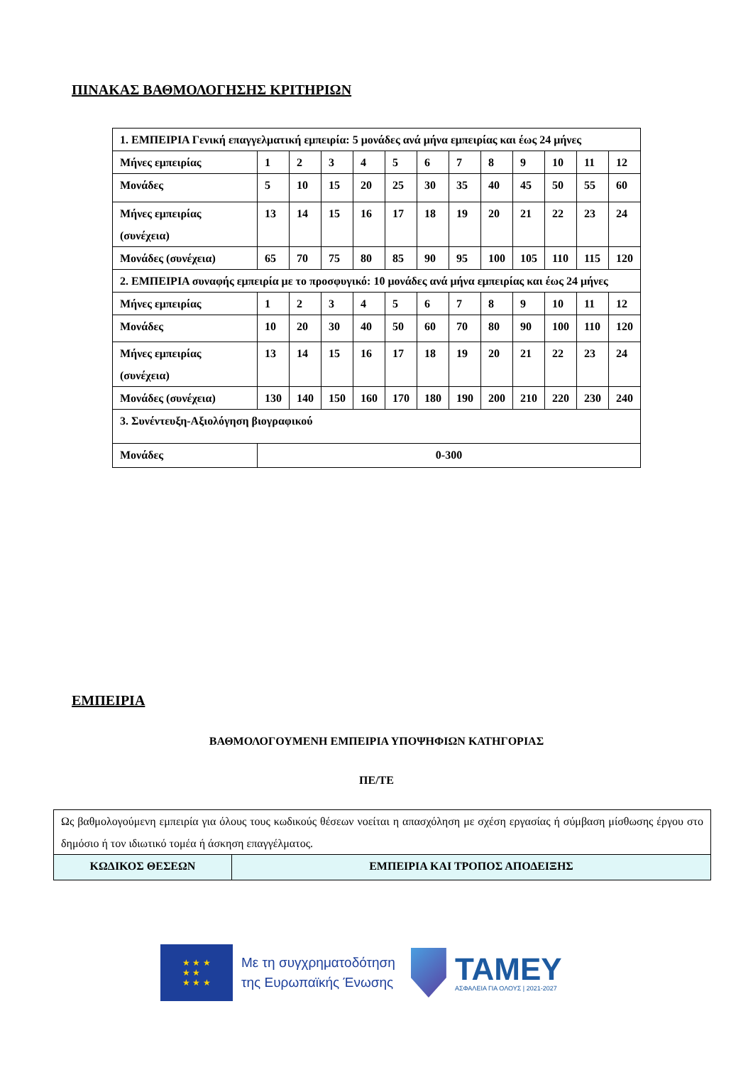ΠΙΝΑΚΑΣ ΒΑΘΜΟΛΟΓΗΣΗΣ ΚΡΙΤΗΡΙΩΝ
| 1. ΕΜΠΕΙΡΙΑ Γενική επαγγελματική εμπειρία: 5 μονάδες ανά μήνα εμπειρίας και έως 24 μήνες | | | | | | | | | | | | |
| Μήνες εμπειρίας | 1 | 2 | 3 | 4 | 5 | 6 | 7 | 8 | 9 | 10 | 11 | 12 |
| Μονάδες | 5 | 10 | 15 | 20 | 25 | 30 | 35 | 40 | 45 | 50 | 55 | 60 |
| Μήνες εμπειρίας (συνέχεια) | 13 | 14 | 15 | 16 | 17 | 18 | 19 | 20 | 21 | 22 | 23 | 24 |
| Μονάδες (συνέχεια) | 65 | 70 | 75 | 80 | 85 | 90 | 95 | 100 | 105 | 110 | 115 | 120 |
| 2. ΕΜΠΕΙΡΙΑ συναφής εμπειρία με το προσφυγικό: 10 μονάδες ανά μήνα εμπειρίας και έως 24 μήνες | | | | | | | | | | | | |
| Μήνες εμπειρίας | 1 | 2 | 3 | 4 | 5 | 6 | 7 | 8 | 9 | 10 | 11 | 12 |
| Μονάδες | 10 | 20 | 30 | 40 | 50 | 60 | 70 | 80 | 90 | 100 | 110 | 120 |
| Μήνες εμπειρίας (συνέχεια) | 13 | 14 | 15 | 16 | 17 | 18 | 19 | 20 | 21 | 22 | 23 | 24 |
| Μονάδες (συνέχεια) | 130 | 140 | 150 | 160 | 170 | 180 | 190 | 200 | 210 | 220 | 230 | 240 |
| 3. Συνέντευξη-Αξιολόγηση βιογραφικού | | | | | | | | | | | | |
| Μονάδες | 0-300 | | | | | | | | | | | |
ΕΜΠΕΙΡΙΑ
ΒΑΘΜΟΛΟΓΟΥΜΕΝΗ ΕΜΠΕΙΡΙΑ ΥΠΟΨΗΦΙΩΝ ΚΑΤΗΓΟΡΙΑΣ
ΠΕ/ΤΕ
| Ως βαθμολογούμενη εμπειρία για όλους τους κωδικούς θέσεων νοείται η απασχόληση με σχέση εργασίας ή σύμβαση μίσθωσης έργου στο δημόσιο ή τον ιδιωτικό τομέα ή άσκηση επαγγέλματος. | |
| ΚΩΔΙΚΟΣ ΘΕΣΕΩΝ | ΕΜΠΕΙΡΙΑ ΚΑΙ ΤΡΟΠΟΣ ΑΠΟΔΕΙΞΗΣ |
★ ★ ★
★ ★
★ ★ ★
Με τη συγχρηματοδότηση
της Ευρωπαϊκής Ένωσης
ΤΑΜΕΥ
ΑΣΦΑΛΕΙΑ ΓΙΑ ΟΛΟΥΣ | 2021-2027